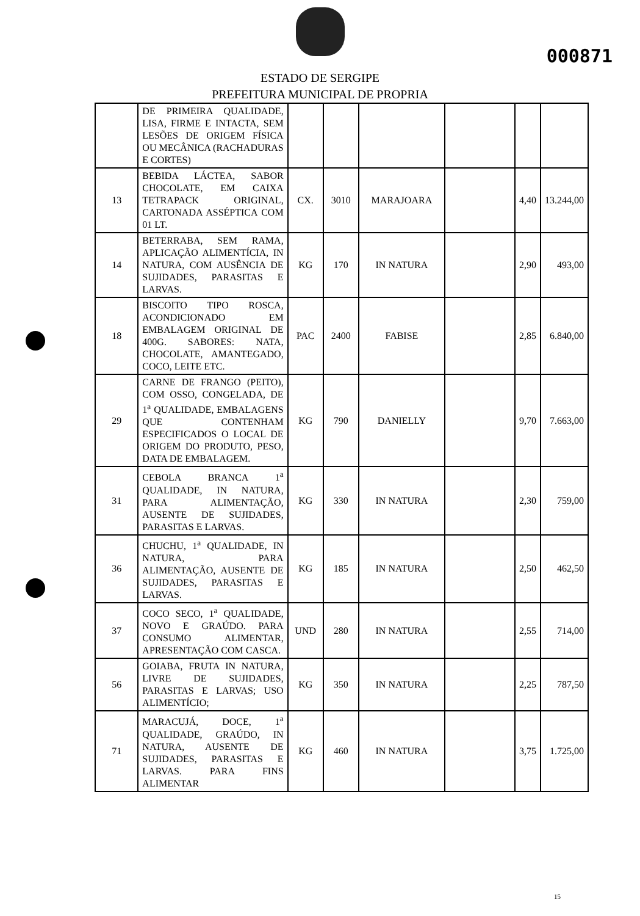000871
ESTADO DE SERGIPE
PREFEITURA MUNICIPAL DE PROPRIA
| | DE PRIMEIRA QUALIDADE, LISA, FIRME E INTACTA, SEM LESÕES DE ORIGEM FÍSICA OU MECÂNICA (RACHADURAS E CORTES) | | | | | | |
| 13 | BEBIDA LÁCTEA, SABOR CHOCOLATE, EM CAIXA TETRAPACK ORIGINAL, CARTONADA ASSÉPTICA COM 01 LT. | CX. | 3010 | MARAJOARA | | 4,40 | 13.244,00 |
| 14 | BETERRABA, SEM RAMA, APLICAÇÃO ALIMENTÍCIA, IN NATURA, COM AUSÊNCIA DE SUJIDADES, PARASITAS E LARVAS. | KG | 170 | IN NATURA | | 2,90 | 493,00 |
| 18 | BISCOITO TIPO ROSCA, ACONDICIONADO EM EMBALAGEM ORIGINAL DE 400G. SABORES: NATA, CHOCOLATE, AMANTEGADO, COCO, LEITE ETC. | PAC | 2400 | FABISE | | 2,85 | 6.840,00 |
| 29 | CARNE DE FRANGO (PEITO), COM OSSO, CONGELADA, DE 1<sup>a</sup> QUALIDADE, EMBALAGENS QUE CONTENHAM ESPECIFICADOS O LOCAL DE ORIGEM DO PRODUTO, PESO, DATA DE EMBALAGEM. | KG | 790 | DANIELLY | | 9,70 | 7.663,00 |
| 31 | CEBOLA BRANCA 1<sup>a</sup> QUALIDADE, IN NATURA, PARA ALIMENTAÇÃO, AUSENTE DE SUJIDADES, PARASITAS E LARVAS. | KG | 330 | IN NATURA | | 2,30 | 759,00 |
| 36 | CHUCHU, 1<sup>a</sup> QUALIDADE, IN NATURA, PARA ALIMENTAÇÃO, AUSENTE DE SUJIDADES, PARASITAS E LARVAS. | KG | 185 | IN NATURA | | 2,50 | 462,50 |
| 37 | COCO SECO, 1<sup>a</sup> QUALIDADE, NOVO E GRAÚDO. PARA CONSUMO ALIMENTAR, APRESENTAÇÃO COM CASCA. | UND | 280 | IN NATURA | | 2,55 | 714,00 |
| 56 | GOIABA, FRUTA IN NATURA, LIVRE DE SUJIDADES, PARASITAS E LARVAS; USO ALIMENTÍCIO; | KG | 350 | IN NATURA | | 2,25 | 787,50 |
| 71 | MARACUJÁ, DOCE, 1<sup>a</sup> QUALIDADE, GRAÚDO, IN NATURA, AUSENTE DE SUJIDADES, PARASITAS E LARVAS. PARA FINS ALIMENTAR | KG | 460 | IN NATURA | | 3,75 | 1.725,00 |
15